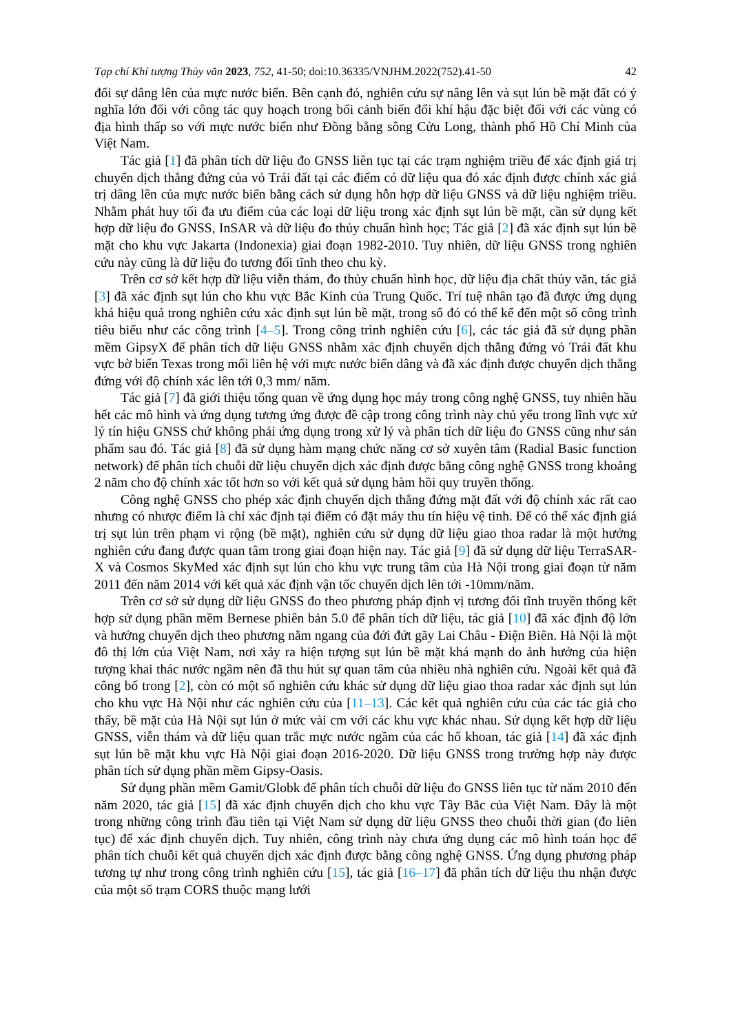Tạp chí Khí tượng Thủy văn 2023, 752, 41-50; doi:10.36335/VNJHM.2022(752).41-50 42
đối sự dâng lên của mực nước biển. Bên cạnh đó, nghiên cứu sự nâng lên và sụt lún bề mặt đất có ý nghĩa lớn đối với công tác quy hoạch trong bối cảnh biến đổi khí hậu đặc biệt đối với các vùng có địa hình thấp so với mực nước biển như Đồng bằng sông Cửu Long, thành phố Hồ Chí Minh của Việt Nam.
Tác giả [1] đã phân tích dữ liệu đo GNSS liên tục tại các trạm nghiệm triều để xác định giá trị chuyển dịch thẳng đứng của vỏ Trái đất tại các điểm có dữ liệu qua đó xác định được chính xác giá trị dâng lên của mực nước biển bằng cách sử dụng hỗn hợp dữ liệu GNSS và dữ liệu nghiệm triều. Nhằm phát huy tối đa ưu điểm của các loại dữ liệu trong xác định sụt lún bề mặt, cần sử dụng kết hợp dữ liệu đo GNSS, InSAR và dữ liệu đo thủy chuẩn hình học; Tác giả [2] đã xác định sụt lún bề mặt cho khu vực Jakarta (Indonexia) giai đoạn 1982-2010. Tuy nhiên, dữ liệu GNSS trong nghiên cứu này cũng là dữ liệu đo tương đối tĩnh theo chu kỳ.
Trên cơ sở kết hợp dữ liệu viễn thám, đo thủy chuẩn hình học, dữ liệu địa chất thủy văn, tác giả [3] đã xác định sụt lún cho khu vực Bắc Kinh của Trung Quốc. Trí tuệ nhân tạo đã được ứng dụng khá hiệu quả trong nghiên cứu xác định sụt lún bề mặt, trong số đó có thể kể đến một số công trình tiêu biểu như các công trình [4–5]. Trong công trình nghiên cứu [6], các tác giả đã sử dụng phần mềm GipsyX để phân tích dữ liệu GNSS nhằm xác định chuyển dịch thẳng đứng vỏ Trái đất khu vực bờ biển Texas trong mối liên hệ với mực nước biển dâng và đã xác định được chuyển dịch thẳng đứng với độ chính xác lên tới 0,3 mm/ năm.
Tác giả [7] đã giới thiệu tổng quan về ứng dụng học máy trong công nghệ GNSS, tuy nhiên hầu hết các mô hình và ứng dụng tương ứng được đề cập trong công trình này chủ yếu trong lĩnh vực xử lý tín hiệu GNSS chứ không phải ứng dụng trong xử lý và phân tích dữ liệu đo GNSS cũng như sản phẩm sau đó. Tác giả [8] đã sử dụng hàm mạng chức năng cơ sở xuyên tâm (Radial Basic function network) để phân tích chuỗi dữ liệu chuyển dịch xác định được bằng công nghệ GNSS trong khoảng 2 năm cho độ chính xác tốt hơn so với kết quả sử dụng hàm hồi quy truyền thống.
Công nghệ GNSS cho phép xác định chuyển dịch thẳng đứng mặt đất với độ chính xác rất cao nhưng có nhược điểm là chỉ xác định tại điểm có đặt máy thu tín hiệu vệ tinh. Để có thể xác định giá trị sụt lún trên phạm vi rộng (bề mặt), nghiên cứu sử dụng dữ liệu giao thoa radar là một hướng nghiên cứu đang được quan tâm trong giai đoạn hiện nay. Tác giả [9] đã sử dụng dữ liệu TerraSAR-X và Cosmos SkyMed xác định sụt lún cho khu vực trung tâm của Hà Nội trong giai đoạn từ năm 2011 đến năm 2014 với kết quả xác định vận tốc chuyển dịch lên tới -10mm/năm.
Trên cơ sở sử dụng dữ liệu GNSS đo theo phương pháp định vị tương đối tĩnh truyền thống kết hợp sử dụng phần mềm Bernese phiên bản 5.0 để phân tích dữ liệu, tác giả [10] đã xác định độ lớn và hướng chuyển dịch theo phương nằm ngang của đới đứt gãy Lai Châu - Điện Biên. Hà Nội là một đô thị lớn của Việt Nam, nơi xảy ra hiện tượng sụt lún bề mặt khá mạnh do ảnh hưởng của hiện tượng khai thác nước ngầm nên đã thu hút sự quan tâm của nhiều nhà nghiên cứu. Ngoài kết quả đã công bố trong [2], còn có một số nghiên cứu khác sử dụng dữ liệu giao thoa radar xác định sụt lún cho khu vực Hà Nội như các nghiên cứu của [11–13]. Các kết quả nghiên cứu của các tác giả cho thấy, bề mặt của Hà Nội sụt lún ở mức vài cm với các khu vực khác nhau. Sử dụng kết hợp dữ liệu GNSS, viễn thám và dữ liệu quan trắc mực nước ngầm của các hố khoan, tác giả [14] đã xác định sụt lún bề mặt khu vực Hà Nội giai đoạn 2016-2020. Dữ liệu GNSS trong trường hợp này được phân tích sử dụng phần mềm Gipsy-Oasis.
Sử dụng phần mềm Gamit/Globk để phân tích chuỗi dữ liệu đo GNSS liên tục từ năm 2010 đến năm 2020, tác giả [15] đã xác định chuyển dịch cho khu vực Tây Bắc của Việt Nam. Đây là một trong những công trình đầu tiên tại Việt Nam sử dụng dữ liệu GNSS theo chuỗi thời gian (đo liên tục) để xác định chuyển dịch. Tuy nhiên, công trình này chưa ứng dụng các mô hình toán học để phân tích chuỗi kết quả chuyển dịch xác định được bằng công nghệ GNSS. Ứng dụng phương pháp tương tự như trong công trình nghiên cứu [15], tác giả [16–17] đã phân tích dữ liệu thu nhận được của một số trạm CORS thuộc mạng lưới